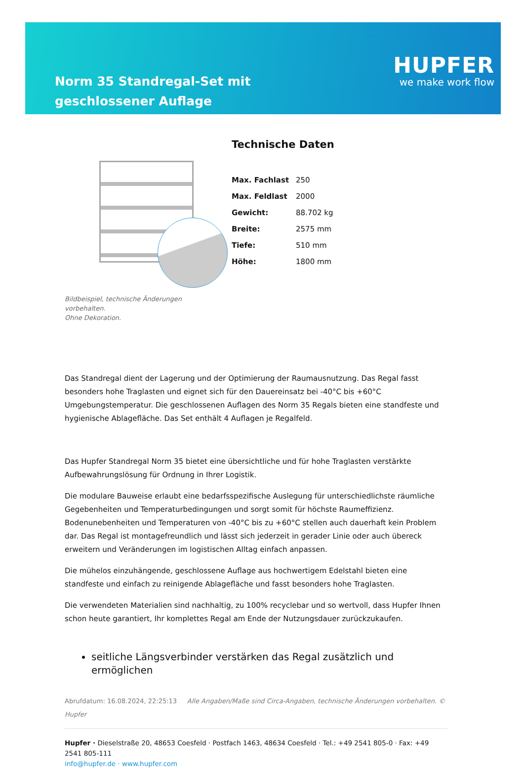Norm 35 Standregal-Set mit geschlossener Auflage
HUPFER
we make work flow
Bildbeispiel, technische Änderungen vorbehalten.
Ohne Dekoration.
Technische Daten
| Max. Fachlast | 250 |
| Max. Feldlast | 2000 |
| Gewicht: | 88.702 kg |
| Breite: | 2575 mm |
| Tiefe: | 510 mm |
| Höhe: | 1800 mm |
Das Standregal dient der Lagerung und der Optimierung der Raumausnutzung. Das Regal fasst besonders hohe Traglasten und eignet sich für den Dauereinsatz bei -40°C bis +60°C Umgebungstemperatur. Die geschlossenen Auflagen des Norm 35 Regals bieten eine standfeste und hygienische Ablagefläche. Das Set enthält 4 Auflagen je Regalfeld.
Das Hupfer Standregal Norm 35 bietet eine übersichtliche und für hohe Traglasten verstärkte Aufbewahrungslösung für Ordnung in Ihrer Logistik.
Die modulare Bauweise erlaubt eine bedarfsspezifische Auslegung für unterschiedlichste räumliche Gegebenheiten und Temperaturbedingungen und sorgt somit für höchste Raumeffizienz. Bodenunebenheiten und Temperaturen von -40°C bis zu +60°C stellen auch dauerhaft kein Problem dar. Das Regal ist montagefreundlich und lässt sich jederzeit in gerader Linie oder auch übereck erweitern und Veränderungen im logistischen Alltag einfach anpassen.
Die mühelos einzuhängende, geschlossene Auflage aus hochwertigem Edelstahl bieten eine standfeste und einfach zu reinigende Ablagefläche und fasst besonders hohe Traglasten.
Die verwendeten Materialien sind nachhaltig, zu 100% recyclebar und so wertvoll, dass Hupfer Ihnen schon heute garantiert, Ihr komplettes Regal am Ende der Nutzungsdauer zurückzukaufen.
seitliche Längsverbinder verstärken das Regal zusätzlich und ermöglichen
Abrufdatum: 16.08.2024, 22:25:13 Alle Angaben/Maße sind Circa-Angaben, technische Änderungen vorbehalten. © Hupfer
Hupfer · Dieselstraße 20, 48653 Coesfeld · Postfach 1463, 48634 Coesfeld · Tel.: +49 2541 805-0 · Fax: +49 2541 805-111
info@hupfer.de · www.hupfer.com